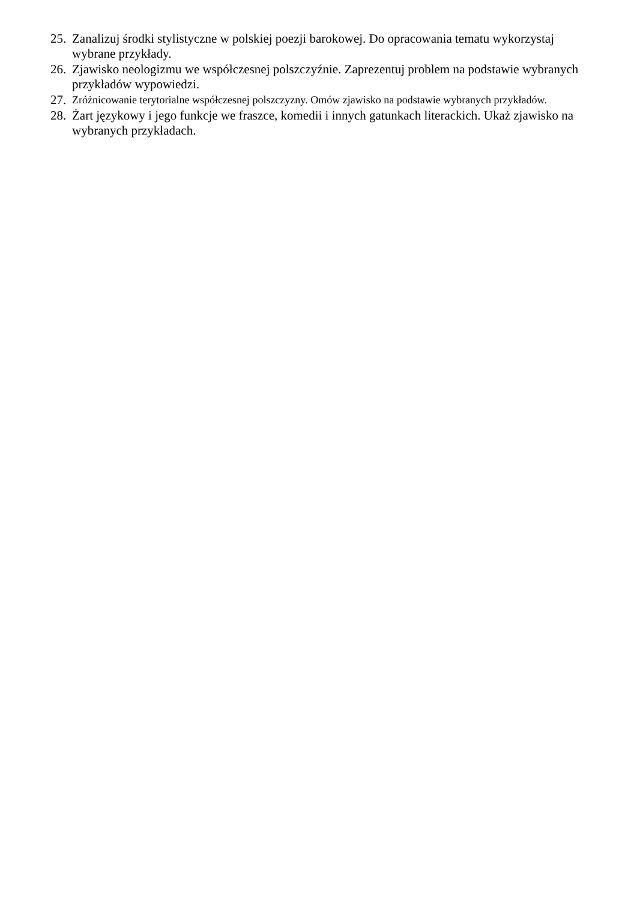25. Zanalizuj środki stylistyczne w polskiej poezji barokowej. Do opracowania tematu wykorzystaj wybrane przykłady.
26. Zjawisko neologizmu we współczesnej polszczyźnie. Zaprezentuj problem na podstawie wybranych przykładów wypowiedzi.
27. Zróżnicowanie terytorialne współczesnej polszczyzny. Omów zjawisko na podstawie wybranych przykładów.
28. Żart językowy i jego funkcje we fraszce, komedii i innych gatunkach literackich. Ukaż zjawisko na wybranych przykładach.